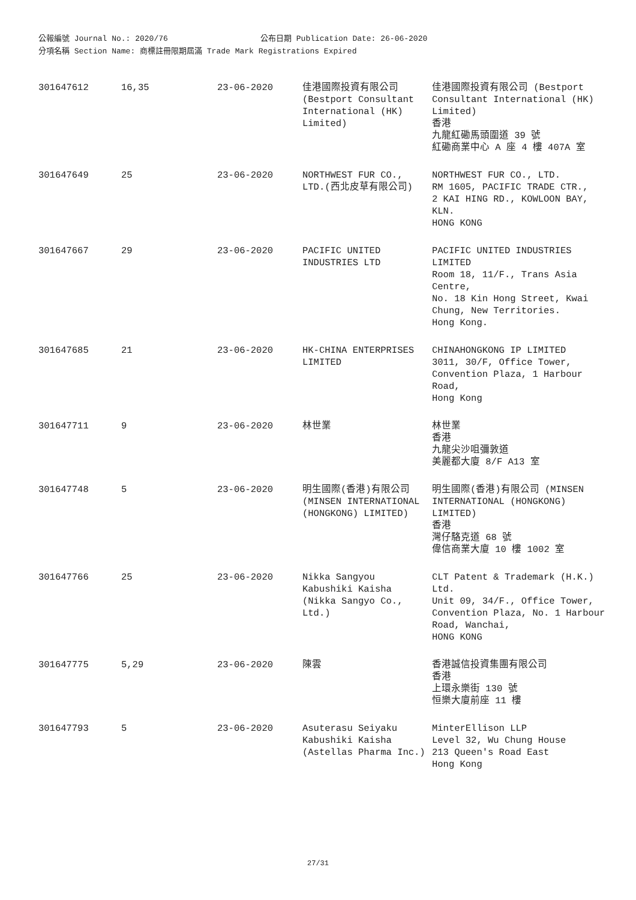公報編號 Journal No.: 2020/76 公布日期 Publication Date: 26-06-2020
分項名稱 Section Name: 商標註冊限期屆滿 Trade Mark Registrations Expired
| 301647612 | 16,35 | 23-06-2020 | 佳港國際投資有限公司 (Bestport Consultant International (HK) Limited) | 佳港國際投資有限公司 (Bestport Consultant International (HK) Limited) 香港 九龍紅磡馬頭圍道 39 號 紅磡商業中心 A 座 4 樓 407A 室 |
| 301647649 | 25 | 23-06-2020 | NORTHWEST FUR CO., LTD.(西北皮草有限公司) | NORTHWEST FUR CO., LTD. RM 1605, PACIFIC TRADE CTR., 2 KAI HING RD., KOWLOON BAY, KLN. HONG KONG |
| 301647667 | 29 | 23-06-2020 | PACIFIC UNITED INDUSTRIES LTD | PACIFIC UNITED INDUSTRIES LIMITED Room 18, 11/F., Trans Asia Centre, No. 18 Kin Hong Street, Kwai Chung, New Territories. Hong Kong. |
| 301647685 | 21 | 23-06-2020 | HK-CHINA ENTERPRISES LIMITED | CHINAHONGKONG IP LIMITED 3011, 30/F, Office Tower, Convention Plaza, 1 Harbour Road, Hong Kong |
| 301647711 | 9 | 23-06-2020 | 林世業 | 林世業 香港 九龍尖沙咀彌敦道 美麗都大廈 8/F A13 室 |
| 301647748 | 5 | 23-06-2020 | 明生國際(香港)有限公司(MINSEN INTERNATIONAL (HONGKONG) LIMITED) | 明生國際(香港)有限公司 (MINSEN INTERNATIONAL (HONGKONG) LIMITED) 香港 灣仔駱克道 68 號 偉信商業大廈 10 樓 1002 室 |
| 301647766 | 25 | 23-06-2020 | Nikka Sangyou Kabushiki Kaisha (Nikka Sangyo Co., Ltd.) | CLT Patent & Trademark (H.K.) Ltd. Unit 09, 34/F., Office Tower, Convention Plaza, No. 1 Harbour Road, Wanchai, HONG KONG |
| 301647775 | 5,29 | 23-06-2020 | 陳雲 | 香港誠信投資集團有限公司 香港 上環永樂街 130 號 恒樂大廈前座 11 樓 |
| 301647793 | 5 | 23-06-2020 | Asuterasu Seiyaku Kabushiki Kaisha (Astellas Pharma Inc.) | MinterEllison LLP Level 32, Wu Chung House 213 Queen's Road East Hong Kong |
27/31